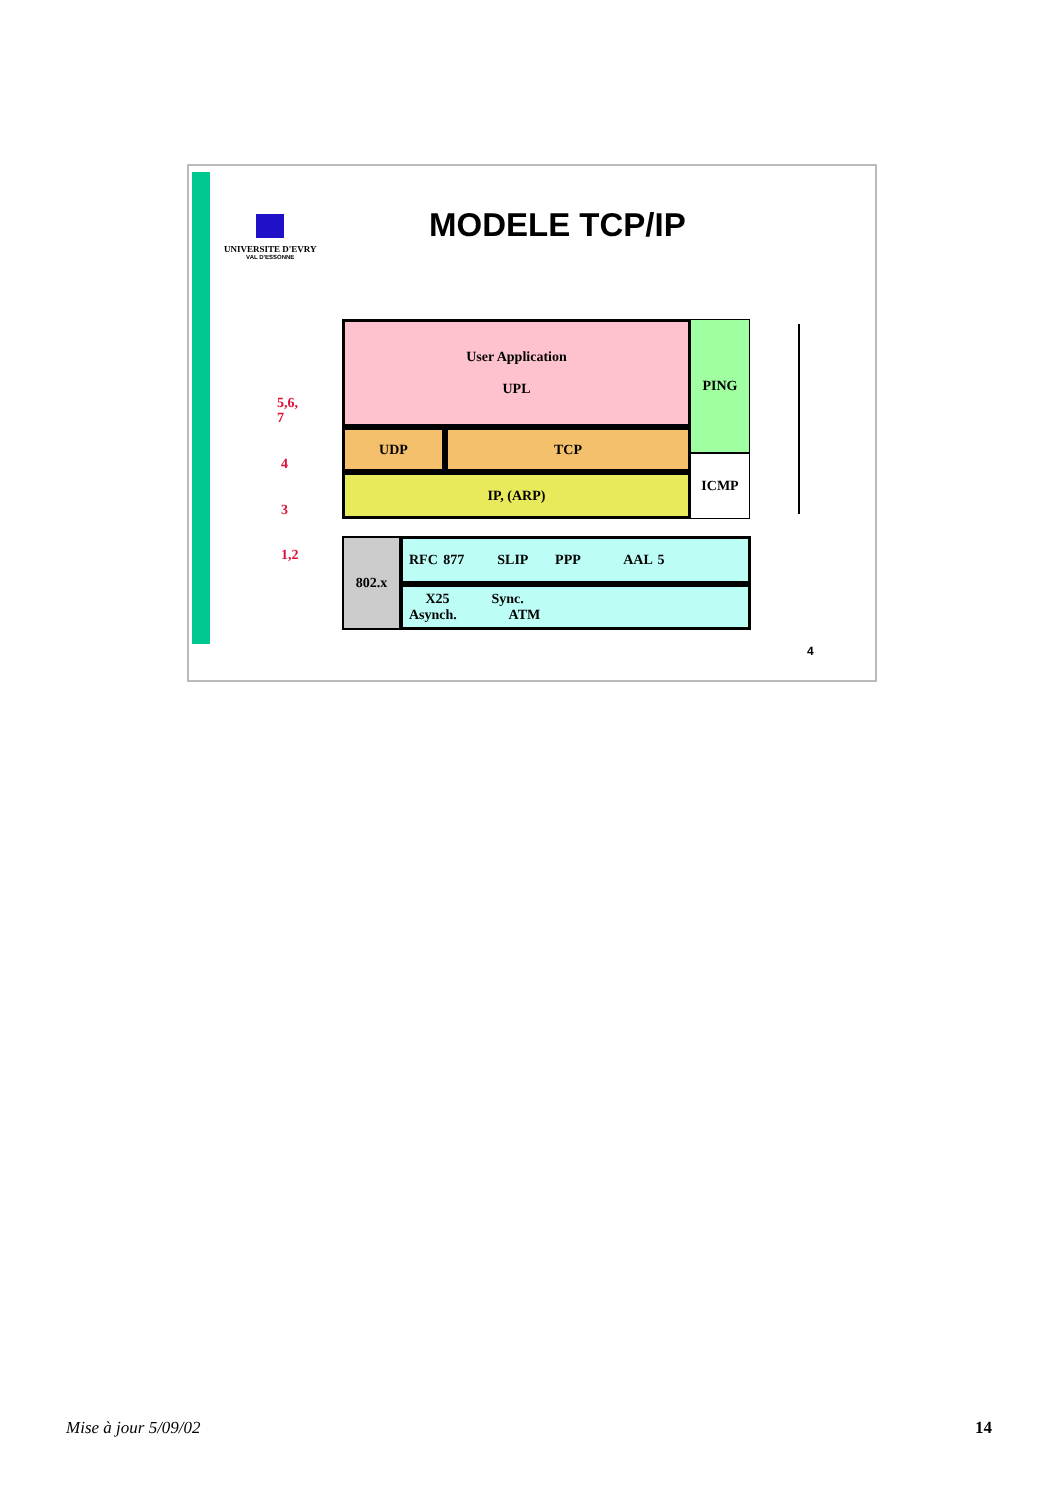UNIVERSITE D'EVRY
VAL D'ESSONNE
MODELE TCP/IP
5,6,
7
4
3
1,2
User Application
UPL
PING
ICMP
UDP TCP
IP, (ARP)
802.x RFC 877 SLIP PPP AAL 5
X25 Sync.
Asynch. ATM
4
Mise à jour 5/09/02 14